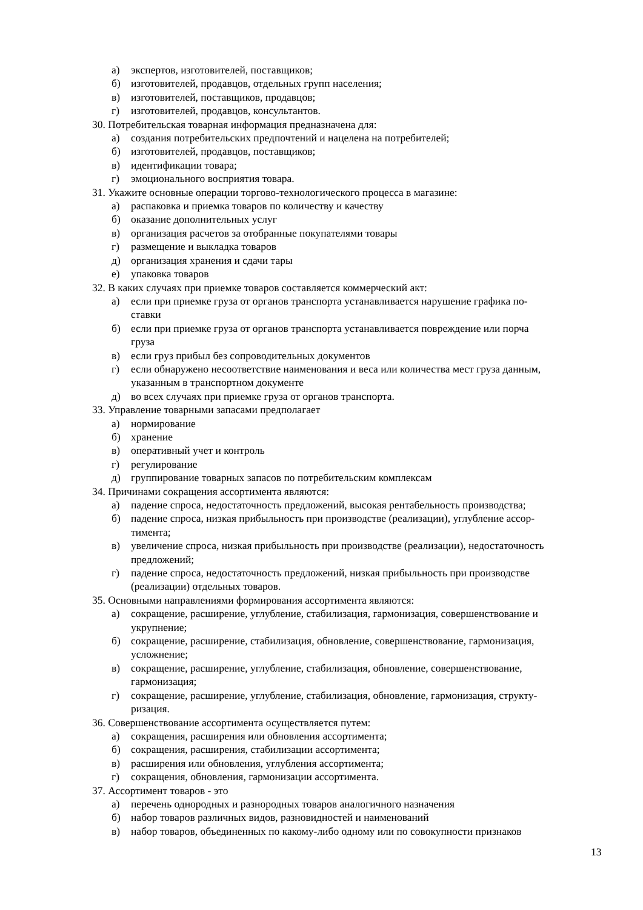а) экспертов, изготовителей, поставщиков;
б) изготовителей, продавцов, отдельных групп населения;
в) изготовителей, поставщиков, продавцов;
г) изготовителей, продавцов, консультантов.
30. Потребительская товарная информация предназначена для:
а) создания потребительских предпочтений и нацелена на потребителей;
б) изготовителей, продавцов, поставщиков;
в) идентификации товара;
г) эмоционального восприятия товара.
31. Укажите основные операции торгово-технологического процесса в магазине:
а) распаковка и приемка товаров по количеству и качеству
б) оказание дополнительных услуг
в) организация расчетов за отобранные покупателями товары
г) размещение и выкладка товаров
д) организация хранения и сдачи тары
е) упаковка товаров
32. В каких случаях при приемке товаров составляется коммерческий акт:
а) если при приемке груза от органов транспорта устанавливается нарушение графика по-
ставки
б) если при приемке груза от органов транспорта устанавливается повреждение или порча
груза
в) если груз прибыл без сопроводительных документов
г) если обнаружено несоответствие наименования и веса или количества мест груза данным,
указанным в транспортном документе
д) во всех случаях при приемке груза от органов транспорта.
33. Управление товарными запасами предполагает
а) нормирование
б) хранение
в) оперативный учет и контроль
г) регулирование
д) группирование товарных запасов по потребительским комплексам
34. Причинами сокращения ассортимента являются:
а) падение спроса, недостаточность предложений, высокая рентабельность производства;
б) падение спроса, низкая прибыльность при производстве (реализации), углубление ассор-
тимента;
в) увеличение спроса, низкая прибыльность при производстве (реализации), недостаточность
предложений;
г) падение спроса, недостаточность предложений, низкая прибыльность при производстве
(реализации) отдельных товаров.
35. Основными направлениями формирования ассортимента являются:
а) сокращение, расширение, углубление, стабилизация, гармонизация, совершенствование и
укрупнение;
б) сокращение, расширение, стабилизация, обновление, совершенствование, гармонизация,
усложнение;
в) сокращение, расширение, углубление, стабилизация, обновление, совершенствование,
гармонизация;
г) сокращение, расширение, углубление, стабилизация, обновление, гармонизация, структу-
ризация.
36. Совершенствование ассортимента осуществляется путем:
а) сокращения, расширения или обновления ассортимента;
б) сокращения, расширения, стабилизации ассортимента;
в) расширения или обновления, углубления ассортимента;
г) сокращения, обновления, гармонизации ассортимента.
37. Ассортимент товаров - это
а) перечень однородных и разнородных товаров аналогичного назначения
б) набор товаров различных видов, разновидностей и наименований
в) набор товаров, объединенных по какому-либо одному или по совокупности признаков
13